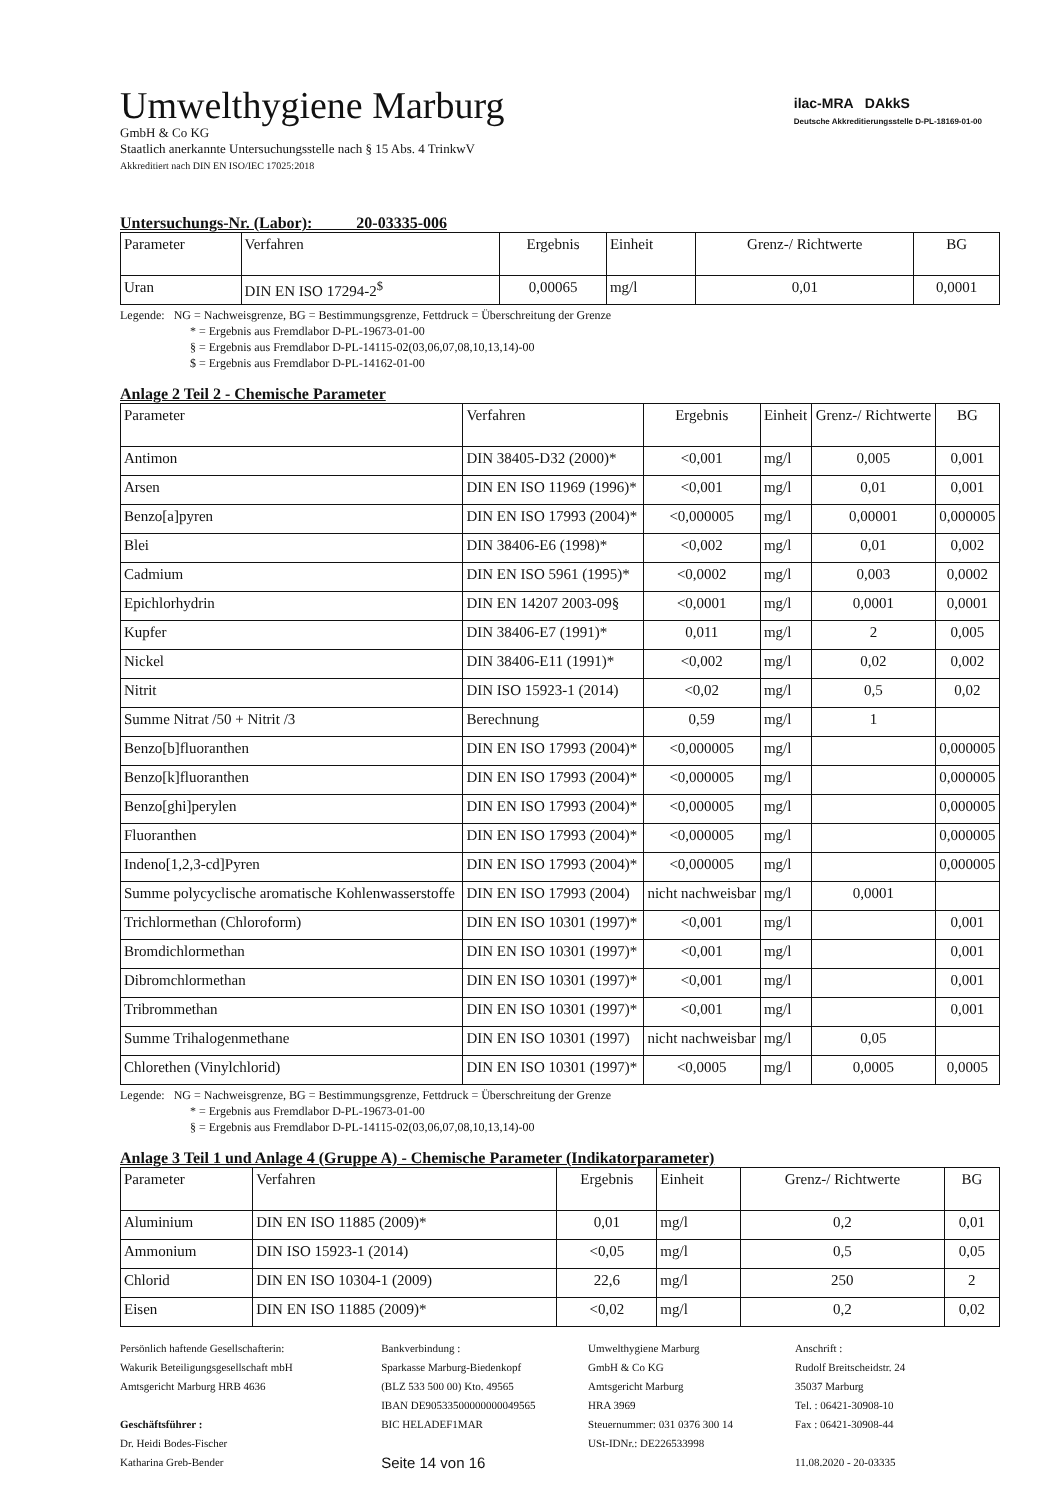ilac-MRA DAkkS
Deutsche Akkreditierungsstelle D-PL-18169-01-00
Umwelthygiene Marburg
GmbH & Co KG
Staatlich anerkannte Untersuchungsstelle nach § 15 Abs. 4 TrinkwV
Akkreditiert nach DIN EN ISO/IEC 17025:2018
Untersuchungs-Nr. (Labor): 20-03335-006
| Parameter | Verfahren | Ergebnis | Einheit | Grenz-/ Richtwerte | BG |
| --- | --- | --- | --- | --- | --- |
| Uran | DIN EN ISO 17294-2<sup>$</sup> | 0,00065 | mg/l | 0,01 | 0,0001 |
Legende: NG = Nachweisgrenze, BG = Bestimmungsgrenze, Fettdruck = Überschreitung der Grenze
* = Ergebnis aus Fremdlabor D-PL-19673-01-00
§ = Ergebnis aus Fremdlabor D-PL-14115-02(03,06,07,08,10,13,14)-00
$ = Ergebnis aus Fremdlabor D-PL-14162-01-00
Anlage 2 Teil 2 - Chemische Parameter
| Parameter | Verfahren | Ergebnis | Einheit | Grenz-/ Richtwerte | BG |
| --- | --- | --- | --- | --- | --- |
| Antimon | DIN 38405-D32 (2000)* | <0,001 | mg/l | 0,005 | 0,001 |
| Arsen | DIN EN ISO 11969 (1996)* | <0,001 | mg/l | 0,01 | 0,001 |
| Benzo[a]pyren | DIN EN ISO 17993 (2004)* | <0,000005 | mg/l | 0,00001 | 0,000005 |
| Blei | DIN 38406-E6 (1998)* | <0,002 | mg/l | 0,01 | 0,002 |
| Cadmium | DIN EN ISO 5961 (1995)* | <0,0002 | mg/l | 0,003 | 0,0002 |
| Epichlorhydrin | DIN EN 14207 2003-09§ | <0,0001 | mg/l | 0,0001 | 0,0001 |
| Kupfer | DIN 38406-E7 (1991)* | 0,011 | mg/l | 2 | 0,005 |
| Nickel | DIN 38406-E11 (1991)* | <0,002 | mg/l | 0,02 | 0,002 |
| Nitrit | DIN ISO 15923-1 (2014) | <0,02 | mg/l | 0,5 | 0,02 |
| Summe Nitrat /50 + Nitrit /3 | Berechnung | 0,59 | mg/l | 1 | |
| Benzo[b]fluoranthen | DIN EN ISO 17993 (2004)* | <0,000005 | mg/l | | 0,000005 |
| Benzo[k]fluoranthen | DIN EN ISO 17993 (2004)* | <0,000005 | mg/l | | 0,000005 |
| Benzo[ghi]perylen | DIN EN ISO 17993 (2004)* | <0,000005 | mg/l | | 0,000005 |
| Fluoranthen | DIN EN ISO 17993 (2004)* | <0,000005 | mg/l | | 0,000005 |
| Indeno[1,2,3-cd]Pyren | DIN EN ISO 17993 (2004)* | <0,000005 | mg/l | | 0,000005 |
| Summe polycyclische aromatische Kohlenwasserstoffe | DIN EN ISO 17993 (2004) | nicht nachweisbar | mg/l | 0,0001 | |
| Trichlormethan (Chloroform) | DIN EN ISO 10301 (1997)* | <0,001 | mg/l | | 0,001 |
| Bromdichlormethan | DIN EN ISO 10301 (1997)* | <0,001 | mg/l | | 0,001 |
| Dibromchlormethan | DIN EN ISO 10301 (1997)* | <0,001 | mg/l | | 0,001 |
| Tribrommethan | DIN EN ISO 10301 (1997)* | <0,001 | mg/l | | 0,001 |
| Summe Trihalogenmethane | DIN EN ISO 10301 (1997) | nicht nachweisbar | mg/l | 0,05 | |
| Chlorethen (Vinylchlorid) | DIN EN ISO 10301 (1997)* | <0,0005 | mg/l | 0,0005 | 0,0005 |
Legende: NG = Nachweisgrenze, BG = Bestimmungsgrenze, Fettdruck = Überschreitung der Grenze
* = Ergebnis aus Fremdlabor D-PL-19673-01-00
§ = Ergebnis aus Fremdlabor D-PL-14115-02(03,06,07,08,10,13,14)-00
Anlage 3 Teil 1 und Anlage 4 (Gruppe A) - Chemische Parameter (Indikatorparameter)
| Parameter | Verfahren | Ergebnis | Einheit | Grenz-/ Richtwerte | BG |
| --- | --- | --- | --- | --- | --- |
| Aluminium | DIN EN ISO 11885 (2009)* | 0,01 | mg/l | 0,2 | 0,01 |
| Ammonium | DIN ISO 15923-1 (2014) | <0,05 | mg/l | 0,5 | 0,05 |
| Chlorid | DIN EN ISO 10304-1 (2009) | 22,6 | mg/l | 250 | 2 |
| Eisen | DIN EN ISO 11885 (2009)* | <0,02 | mg/l | 0,2 | 0,02 |
Persönlich haftende Gesellschafterin:
Wakurik Beteiligungsgesellschaft mbH
Amtsgericht Marburg HRB 4636
Geschäftsführer :
Dr. Heidi Bodes-Fischer
Katharina Greb-Bender
Bankverbindung :
Sparkasse Marburg-Biedenkopf
(BLZ 533 500 00) Kto. 49565
IBAN DE90533500000000049565
BIC HELADEF1MAR
Seite 14 von 16
Umwelthygiene Marburg
GmbH & Co KG
Amtsgericht Marburg
HRA 3969
Steuernummer: 031 0376 300 14
USt-IDNr.: DE226533998
Anschrift :
Rudolf Breitscheidstr. 24
35037 Marburg
Tel. : 06421-30908-10
Fax : 06421-30908-44
11.08.2020 - 20-03335